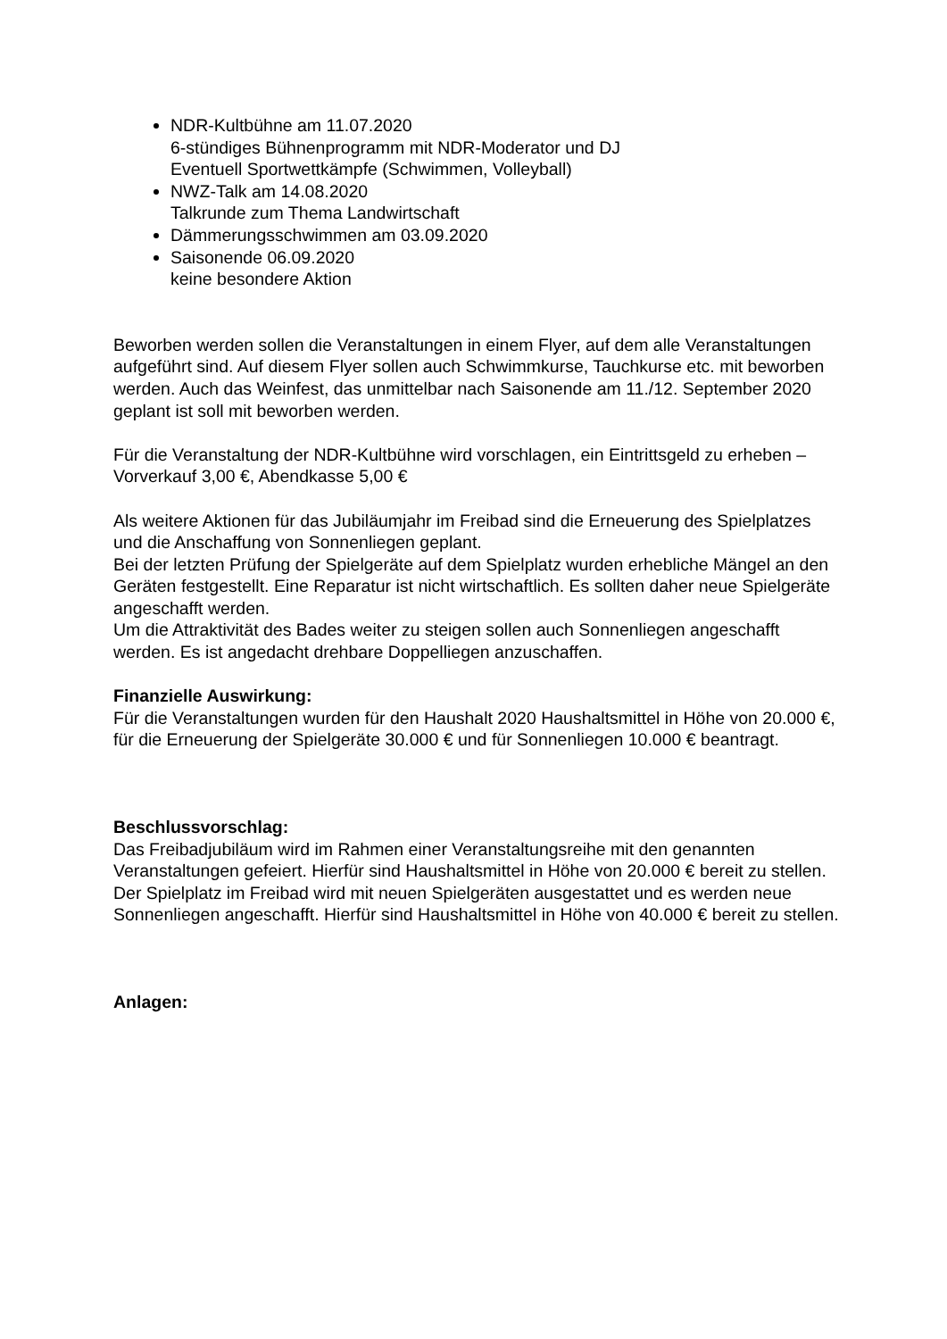NDR-Kultbühne am 11.07.2020
6-stündiges Bühnenprogramm mit NDR-Moderator und DJ
Eventuell Sportwettkämpfe (Schwimmen, Volleyball)
NWZ-Talk am 14.08.2020
Talkrunde zum Thema Landwirtschaft
Dämmerungsschwimmen am 03.09.2020
Saisonende 06.09.2020
keine besondere Aktion
Beworben werden sollen die Veranstaltungen in einem Flyer, auf dem alle Veranstaltungen aufgeführt sind. Auf diesem Flyer sollen auch Schwimmkurse, Tauchkurse etc. mit beworben werden. Auch das Weinfest, das unmittelbar nach Saisonende am 11./12. September 2020 geplant ist soll mit beworben werden.
Für die Veranstaltung der NDR-Kultbühne wird vorschlagen, ein Eintrittsgeld zu erheben – Vorverkauf 3,00 €, Abendkasse 5,00 €
Als weitere Aktionen für das Jubiläumjahr im Freibad sind die Erneuerung des Spielplatzes und die Anschaffung von Sonnenliegen geplant.
Bei der letzten Prüfung der Spielgeräte auf dem Spielplatz wurden erhebliche Mängel an den Geräten festgestellt. Eine Reparatur ist nicht wirtschaftlich. Es sollten daher neue Spielgeräte angeschafft werden.
Um die Attraktivität des Bades weiter zu steigen sollen auch Sonnenliegen angeschafft werden. Es ist angedacht drehbare Doppelliegen anzuschaffen.
Finanzielle Auswirkung:
Für die Veranstaltungen wurden für den Haushalt 2020 Haushaltsmittel in Höhe von 20.000 €, für die Erneuerung der Spielgeräte 30.000 € und für Sonnenliegen 10.000 € beantragt.
Beschlussvorschlag:
Das Freibadjubiläum wird im Rahmen einer Veranstaltungsreihe mit den genannten Veranstaltungen gefeiert. Hierfür sind Haushaltsmittel in Höhe von 20.000 € bereit zu stellen. Der Spielplatz im Freibad wird mit neuen Spielgeräten ausgestattet und es werden neue Sonnenliegen angeschafft. Hierfür sind Haushaltsmittel in Höhe von 40.000 € bereit zu stellen.
Anlagen: